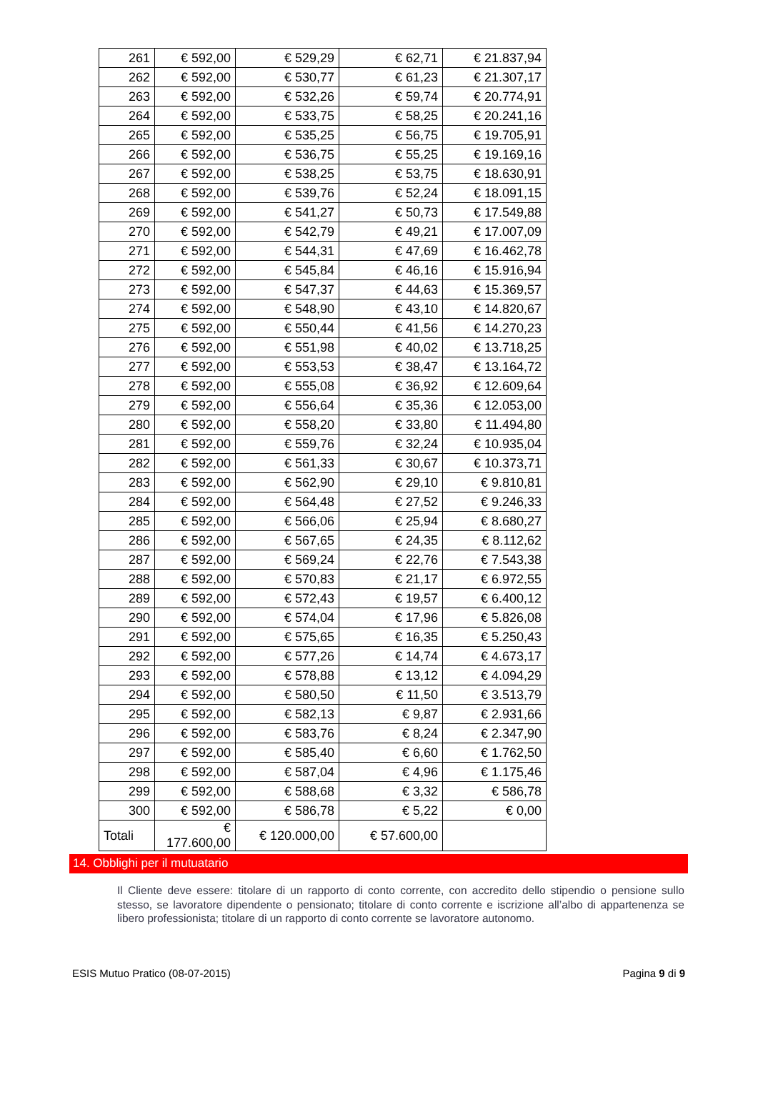| 261 | € 592,00 | € 529,29 | € 62,71 | € 21.837,94 |
| 262 | € 592,00 | € 530,77 | € 61,23 | € 21.307,17 |
| 263 | € 592,00 | € 532,26 | € 59,74 | € 20.774,91 |
| 264 | € 592,00 | € 533,75 | € 58,25 | € 20.241,16 |
| 265 | € 592,00 | € 535,25 | € 56,75 | € 19.705,91 |
| 266 | € 592,00 | € 536,75 | € 55,25 | € 19.169,16 |
| 267 | € 592,00 | € 538,25 | € 53,75 | € 18.630,91 |
| 268 | € 592,00 | € 539,76 | € 52,24 | € 18.091,15 |
| 269 | € 592,00 | € 541,27 | € 50,73 | € 17.549,88 |
| 270 | € 592,00 | € 542,79 | € 49,21 | € 17.007,09 |
| 271 | € 592,00 | € 544,31 | € 47,69 | € 16.462,78 |
| 272 | € 592,00 | € 545,84 | € 46,16 | € 15.916,94 |
| 273 | € 592,00 | € 547,37 | € 44,63 | € 15.369,57 |
| 274 | € 592,00 | € 548,90 | € 43,10 | € 14.820,67 |
| 275 | € 592,00 | € 550,44 | € 41,56 | € 14.270,23 |
| 276 | € 592,00 | € 551,98 | € 40,02 | € 13.718,25 |
| 277 | € 592,00 | € 553,53 | € 38,47 | € 13.164,72 |
| 278 | € 592,00 | € 555,08 | € 36,92 | € 12.609,64 |
| 279 | € 592,00 | € 556,64 | € 35,36 | € 12.053,00 |
| 280 | € 592,00 | € 558,20 | € 33,80 | € 11.494,80 |
| 281 | € 592,00 | € 559,76 | € 32,24 | € 10.935,04 |
| 282 | € 592,00 | € 561,33 | € 30,67 | € 10.373,71 |
| 283 | € 592,00 | € 562,90 | € 29,10 | € 9.810,81 |
| 284 | € 592,00 | € 564,48 | € 27,52 | € 9.246,33 |
| 285 | € 592,00 | € 566,06 | € 25,94 | € 8.680,27 |
| 286 | € 592,00 | € 567,65 | € 24,35 | € 8.112,62 |
| 287 | € 592,00 | € 569,24 | € 22,76 | € 7.543,38 |
| 288 | € 592,00 | € 570,83 | € 21,17 | € 6.972,55 |
| 289 | € 592,00 | € 572,43 | € 19,57 | € 6.400,12 |
| 290 | € 592,00 | € 574,04 | € 17,96 | € 5.826,08 |
| 291 | € 592,00 | € 575,65 | € 16,35 | € 5.250,43 |
| 292 | € 592,00 | € 577,26 | € 14,74 | € 4.673,17 |
| 293 | € 592,00 | € 578,88 | € 13,12 | € 4.094,29 |
| 294 | € 592,00 | € 580,50 | € 11,50 | € 3.513,79 |
| 295 | € 592,00 | € 582,13 | € 9,87 | € 2.931,66 |
| 296 | € 592,00 | € 583,76 | € 8,24 | € 2.347,90 |
| 297 | € 592,00 | € 585,40 | € 6,60 | € 1.762,50 |
| 298 | € 592,00 | € 587,04 | € 4,96 | € 1.175,46 |
| 299 | € 592,00 | € 588,68 | € 3,32 | € 586,78 |
| 300 | € 592,00 | € 586,78 | € 5,22 | € 0,00 |
| Totali | € 177.600,00 | € 120.000,00 | € 57.600,00 | |
14. Obblighi per il mutuatario
Il Cliente deve essere: titolare di un rapporto di conto corrente, con accredito dello stipendio o pensione sullo stesso, se lavoratore dipendente o pensionato; titolare di conto corrente e iscrizione all’albo di appartenenza se libero professionista; titolare di un rapporto di conto corrente se lavoratore autonomo.
ESIS Mutuo Pratico (08-07-2015) Pagina 9 di 9